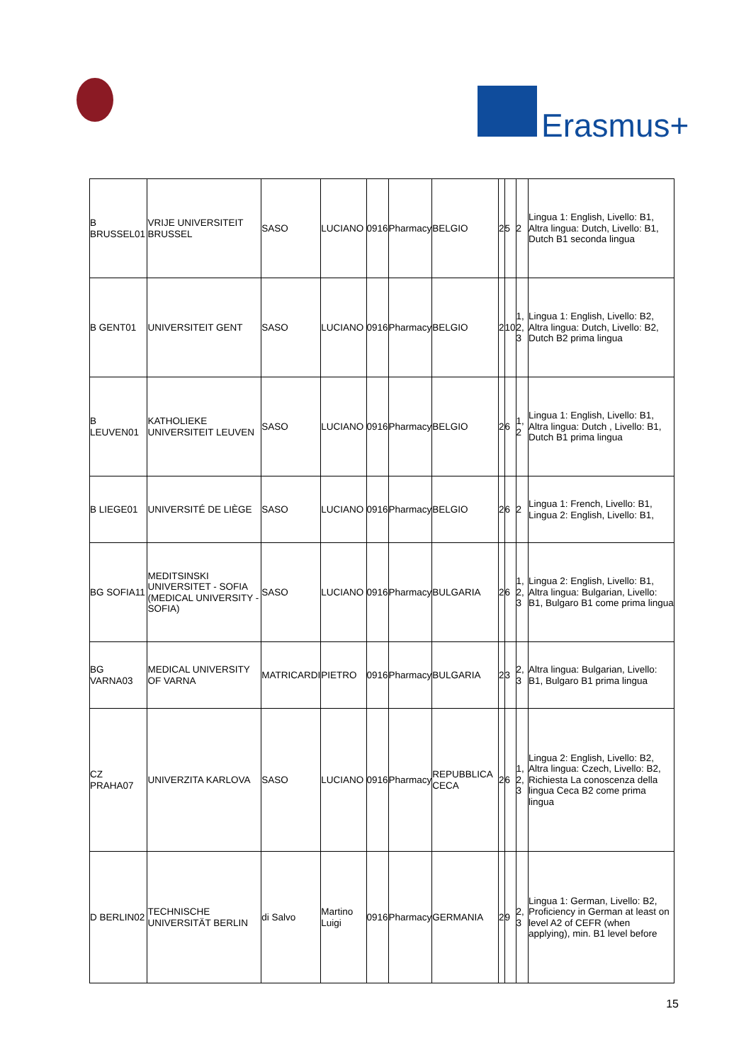Erasmus+
| B BRUSSEL01 | VRIJE UNIVERSITEIT BRUSSEL | SASO | LUCIANO | 0916 | Pharmacy | BELGIO | 2 | 5 | 2 | Lingua 1: English, Livello: B1, Altra lingua: Dutch, Livello: B1, Dutch B1 seconda lingua |
| B GENT01 | UNIVERSITEIT GENT | SASO | LUCIANO | 0916 | Pharmacy | BELGIO | 2 | 10 | 1, 2, 3 | Lingua 1: English, Livello: B2, Altra lingua: Dutch, Livello: B2, Dutch B2 prima lingua |
| B LEUVEN01 | KATHOLIEKE UNIVERSITEIT LEUVEN | SASO | LUCIANO | 0916 | Pharmacy | BELGIO | 2 | 6 | 1, 2 | Lingua 1: English, Livello: B1, Altra lingua: Dutch , Livello: B1, Dutch B1 prima lingua |
| B LIEGE01 | UNIVERSITÉ DE LIÈGE | SASO | LUCIANO | 0916 | Pharmacy | BELGIO | 2 | 6 | 2 | Lingua 1: French, Livello: B1, Lingua 2: English, Livello: B1, |
| BG SOFIA11 | MEDITSINSKI UNIVERSITET - SOFIA (MEDICAL UNIVERSITY - SOFIA) | SASO | LUCIANO | 0916 | Pharmacy | BULGARIA | 2 | 6 | 1, 2, 3 | Lingua 2: English, Livello: B1, Altra lingua: Bulgarian, Livello: B1, Bulgaro B1 come prima lingua |
| BG VARNA03 | MEDICAL UNIVERSITY OF VARNA | MATRICARDI | PIETRO | 0916 | Pharmacy | BULGARIA | 2 | 3 | 2, 3 | Altra lingua: Bulgarian, Livello: B1, Bulgaro B1 prima lingua |
| CZ PRAHA07 | UNIVERZITA KARLOVA | SASO | LUCIANO | 0916 | Pharmacy | REPUBBLICA CECA | 2 | 6 | 1, 2, 3 | Lingua 2: English, Livello: B2, Altra lingua: Czech, Livello: B2, Richiesta La conoscenza della lingua Ceca B2 come prima lingua |
| D BERLIN02 | TECHNISCHE UNIVERSITÄT BERLIN | di Salvo | Martino Luigi | 0916 | Pharmacy | GERMANIA | 2 | 9 | 2, 3 | Lingua 1: German, Livello: B2, Proficiency in German at least on level A2 of CEFR (when applying), min. B1 level before |
15